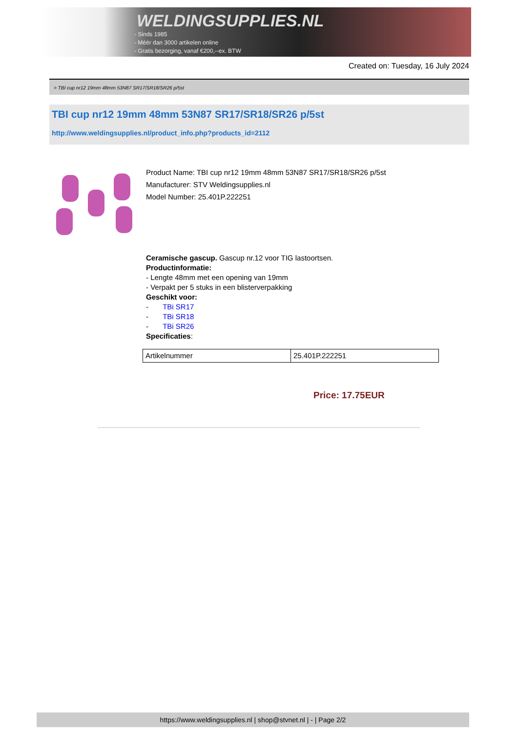WELDINGSUPPLIES.NL
- Sinds 1985
- Méér dan 3000 artikelen online
- Gratis bezorging, vanaf €200,--ex. BTW
Created on: Tuesday, 16 July 2024
> TBI cup nr12 19mm 48mm 53N87 SR17/SR18/SR26 p/5st
TBI cup nr12 19mm 48mm 53N87 SR17/SR18/SR26 p/5st
http://www.weldingsupplies.nl/product_info.php?products_id=2112
Product Name: TBI cup nr12 19mm 48mm 53N87 SR17/SR18/SR26 p/5st
Manufacturer: STV Weldingsupplies.nl
Model Number: 25.401P.222251
Ceramische gascup. Gascup nr.12 voor TIG lastoortsen.
Productinformatie:
- Lengte 48mm met een opening van 19mm
- Verpakt per 5 stuks in een blisterverpakking
Geschikt voor:
- TBi SR17
- TBi SR18
- TBi SR26
Specificaties:
| Artikelnummer | 25.401P.222251 |
Price: 17.75EUR
https://www.weldingsupplies.nl | shop@stvnet.nl | - | Page 2/2